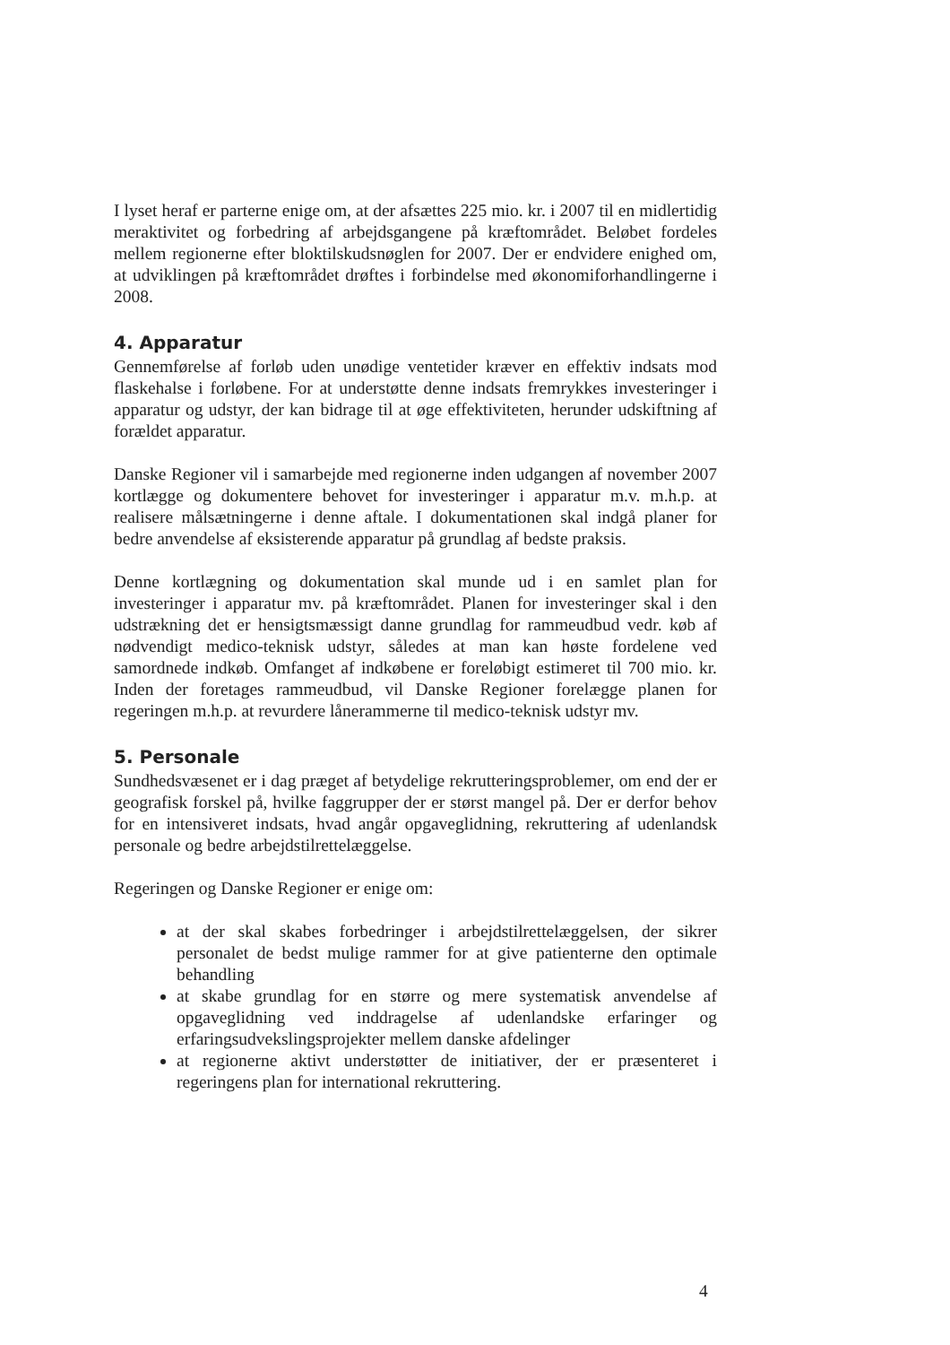I lyset heraf er parterne enige om, at der afsættes 225 mio. kr. i 2007 til en midlertidig meraktivitet og forbedring af arbejdsgangene på kræftområdet. Beløbet fordeles mellem regionerne efter bloktilskudsnøglen for 2007. Der er endvidere enighed om, at udviklingen på kræftområdet drøftes i forbindelse med økonomiforhandlingerne i 2008.
4. Apparatur
Gennemførelse af forløb uden unødige ventetider kræver en effektiv indsats mod flaskehalse i forløbene. For at understøtte denne indsats fremrykkes investeringer i apparatur og udstyr, der kan bidrage til at øge effektiviteten, herunder udskiftning af forældet apparatur.
Danske Regioner vil i samarbejde med regionerne inden udgangen af november 2007 kortlægge og dokumentere behovet for investeringer i apparatur m.v. m.h.p. at realisere målsætningerne i denne aftale. I dokumentationen skal indgå planer for bedre anvendelse af eksisterende apparatur på grundlag af bedste praksis.
Denne kortlægning og dokumentation skal munde ud i en samlet plan for investeringer i apparatur mv. på kræftområdet. Planen for investeringer skal i den udstrækning det er hensigtsmæssigt danne grundlag for rammeudbud vedr. køb af nødvendigt medico-teknisk udstyr, således at man kan høste fordelene ved samordnede indkøb. Omfanget af indkøbene er foreløbigt estimeret til 700 mio. kr. Inden der foretages rammeudbud, vil Danske Regioner forelægge planen for regeringen m.h.p. at revurdere lånerammerne til medico-teknisk udstyr mv.
5. Personale
Sundhedsvæsenet er i dag præget af betydelige rekrutteringsproblemer, om end der er geografisk forskel på, hvilke faggrupper der er størst mangel på. Der er derfor behov for en intensiveret indsats, hvad angår opgaveglidning, rekruttering af udenlandsk personale og bedre arbejdstilrettelæggelse.
Regeringen og Danske Regioner er enige om:
at der skal skabes forbedringer i arbejdstilrettelæggelsen, der sikrer personalet de bedst mulige rammer for at give patienterne den optimale behandling
at skabe grundlag for en større og mere systematisk anvendelse af opgaveglidning ved inddragelse af udenlandske erfaringer og erfaringsudvekslingsprojekter mellem danske afdelinger
at regionerne aktivt understøtter de initiativer, der er præsenteret i regeringens plan for international rekruttering.
4